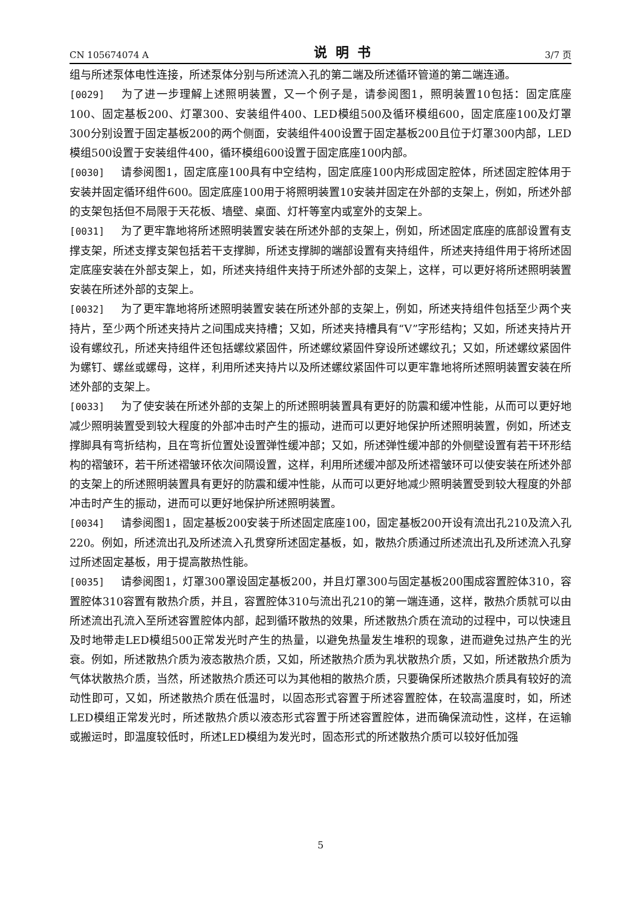CN 105674074 A 说明书 3/7 页
组与所述泵体电性连接，所述泵体分别与所述流入孔的第二端及所述循环管道的第二端连通。
[0029] 为了进一步理解上述照明装置，又一个例子是，请参阅图1，照明装置10包括：固定底座100、固定基板200、灯罩300、安装组件400、LED模组500及循环模组600，固定底座100及灯罩300分别设置于固定基板200的两个侧面，安装组件400设置于固定基板200且位于灯罩300内部，LED模组500设置于安装组件400，循环模组600设置于固定底座100内部。
[0030] 请参阅图1，固定底座100具有中空结构，固定底座100内形成固定腔体，所述固定腔体用于安装并固定循环组件600。固定底座100用于将照明装置10安装并固定在外部的支架上，例如，所述外部的支架包括但不局限于天花板、墙壁、桌面、灯杆等室内或室外的支架上。
[0031] 为了更牢靠地将所述照明装置安装在所述外部的支架上，例如，所述固定底座的底部设置有支撑支架，所述支撑支架包括若干支撑脚，所述支撑脚的端部设置有夹持组件，所述夹持组件用于将所述固定底座安装在外部支架上，如，所述夹持组件夹持于所述外部的支架上，这样，可以更好将所述照明装置安装在所述外部的支架上。
[0032] 为了更牢靠地将所述照明装置安装在所述外部的支架上，例如，所述夹持组件包括至少两个夹持片，至少两个所述夹持片之间围成夹持槽；又如，所述夹持槽具有“V”字形结构；又如，所述夹持片开设有螺纹孔，所述夹持组件还包括螺纹紧固件，所述螺纹紧固件穿设所述螺纹孔；又如，所述螺纹紧固件为螺钉、螺丝或螺母，这样，利用所述夹持片以及所述螺纹紧固件可以更牢靠地将所述照明装置安装在所述外部的支架上。
[0033] 为了使安装在所述外部的支架上的所述照明装置具有更好的防震和缓冲性能，从而可以更好地减少照明装置受到较大程度的外部冲击时产生的振动，进而可以更好地保护所述照明装置，例如，所述支撑脚具有弯折结构，且在弯折位置处设置弹性缓冲部；又如，所述弹性缓冲部的外侧壁设置有若干环形结构的褶皱环，若干所述褶皱环依次间隔设置，这样，利用所述缓冲部及所述褶皱环可以使安装在所述外部的支架上的所述照明装置具有更好的防震和缓冲性能，从而可以更好地减少照明装置受到较大程度的外部冲击时产生的振动，进而可以更好地保护所述照明装置。
[0034] 请参阅图1，固定基板200安装于所述固定底座100，固定基板200开设有流出孔210及流入孔220。例如，所述流出孔及所述流入孔贯穿所述固定基板，如，散热介质通过所述流出孔及所述流入孔穿过所述固定基板，用于提高散热性能。
[0035] 请参阅图1，灯罩300罩设固定基板200，并且灯罩300与固定基板200围成容置腔体310，容置腔体310容置有散热介质，并且，容置腔体310与流出孔210的第一端连通，这样，散热介质就可以由所述流出孔流入至所述容置腔体内部，起到循环散热的效果，所述散热介质在流动的过程中，可以快速且及时地带走LED模组500正常发光时产生的热量，以避免热量发生堆积的现象，进而避免过热产生的光衰。例如，所述散热介质为液态散热介质，又如，所述散热介质为乳状散热介质，又如，所述散热介质为气体状散热介质，当然，所述散热介质还可以为其他相的散热介质，只要确保所述散热介质具有较好的流动性即可，又如，所述散热介质在低温时，以固态形式容置于所述容置腔体，在较高温度时，如，所述LED模组正常发光时，所述散热介质以液态形式容置于所述容置腔体，进而确保流动性，这样，在运输或搬运时，即温度较低时，所述LED模组为发光时，固态形式的所述散热介质可以较好低加强
5